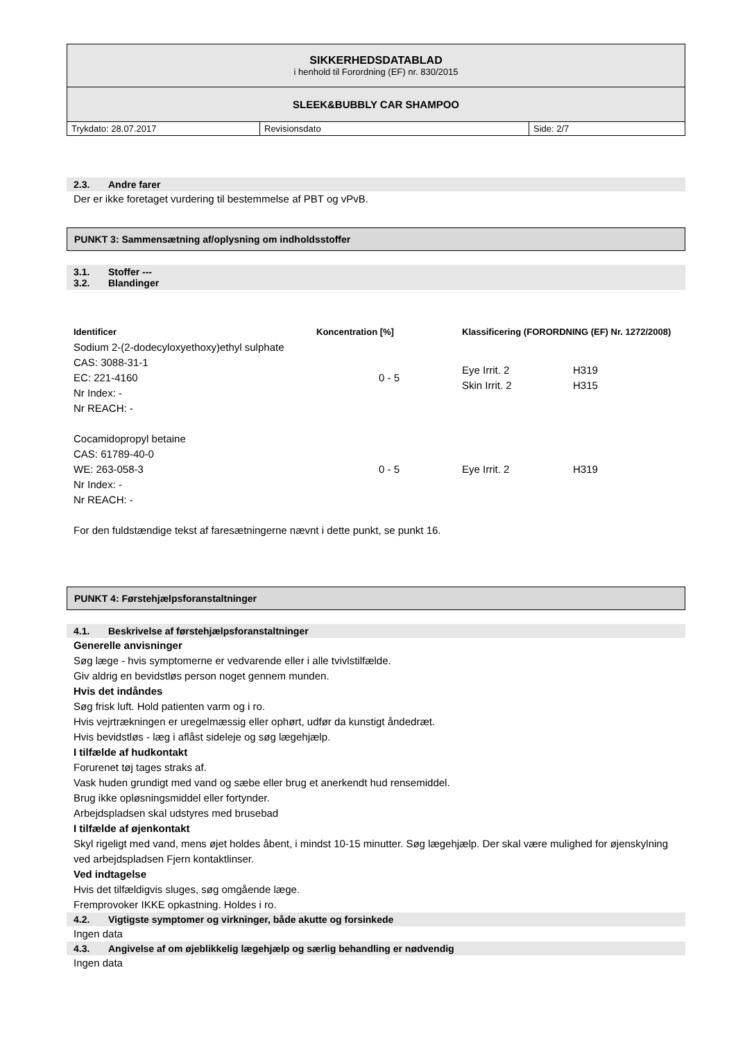| SIKKERHEDSDATABLAD i henhold til Forordning (EF) nr. 830/2015 | | |
| SLEEK&BUBBLY CAR SHAMPOO | | |
| Trykdato: 28.07.2017 | Revisionsdato | Side: 2/7 |
2.3. Andre farer
Der er ikke foretaget vurdering til bestemmelse af PBT og vPvB.
PUNKT 3: Sammensætning af/oplysning om indholdsstoffer
3.1. Stoffer ---
3.2. Blandinger
| Identificer | Koncentration [%] | Klassificering (FORORDNING (EF) Nr. 1272/2008) | |
| --- | --- | --- | --- |
| Sodium 2-(2-dodecyloxyethoxy)ethyl sulphate CAS: 3088-31-1 EC: 221-4160 Nr Index: - Nr REACH: - | 0 - 5 | Eye Irrit. 2 Skin Irrit. 2 | H319 H315 |
| Cocamidopropyl betaine CAS: 61789-40-0 WE: 263-058-3 Nr Index: - Nr REACH: - | 0 - 5 | Eye Irrit. 2 | H319 |
For den fuldstændige tekst af faresætningerne nævnt i dette punkt, se punkt 16.
PUNKT 4: Førstehjælpsforanstaltninger
4.1. Beskrivelse af førstehjælpsforanstaltninger
Generelle anvisninger
Søg læge - hvis symptomerne er vedvarende eller i alle tvivlstilfælde.
Giv aldrig en bevidstløs person noget gennem munden.
Hvis det indåndes
Søg frisk luft. Hold patienten varm og i ro.
Hvis vejrtrækningen er uregelmæssig eller ophørt, udfør da kunstigt åndedræt.
Hvis bevidstløs - læg i aflåst sideleje og søg lægehjælp.
I tilfælde af hudkontakt
Forurenet tøj tages straks af.
Vask huden grundigt med vand og sæbe eller brug et anerkendt hud rensemiddel.
Brug ikke opløsningsmiddel eller fortynder.
Arbejdspladsen skal udstyres med brusebad
I tilfælde af øjenkontakt
Skyl rigeligt med vand, mens øjet holdes åbent, i mindst 10-15 minutter. Søg lægehjælp. Der skal være mulighed for øjenskylning ved arbejdspladsen Fjern kontaktlinser.
Ved indtagelse
Hvis det tilfældigvis sluges, søg omgående læge.
Fremprovoker IKKE opkastning. Holdes i ro.
4.2. Vigtigste symptomer og virkninger, både akutte og forsinkede
Ingen data
4.3. Angivelse af om øjeblikkelig lægehjælp og særlig behandling er nødvendig
Ingen data